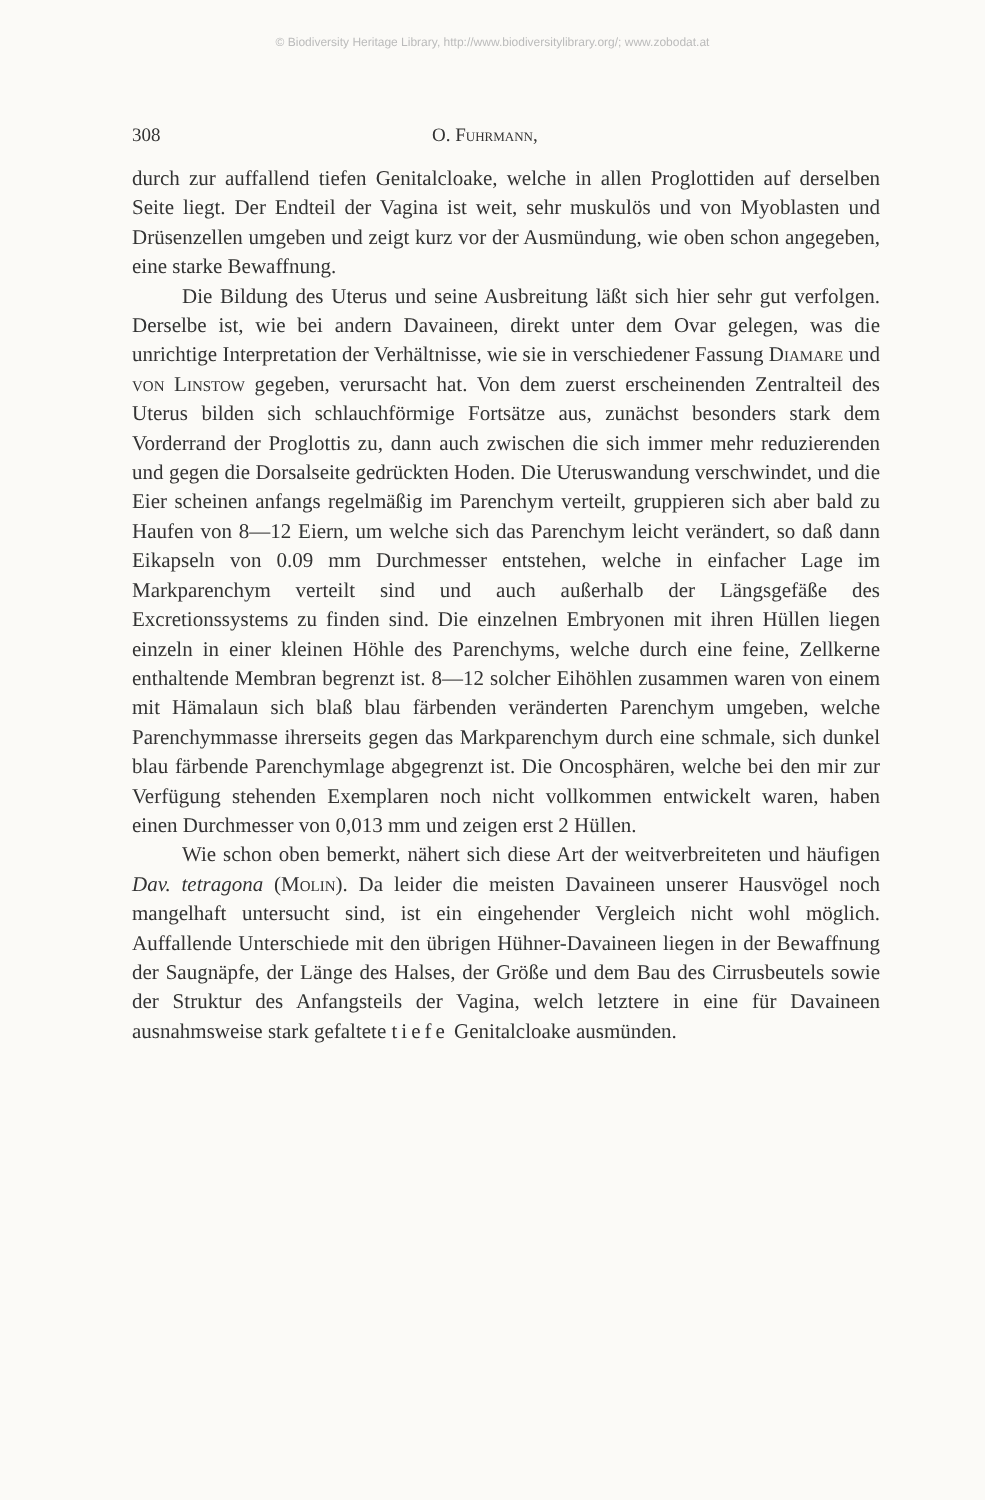© Biodiversity Heritage Library, http://www.biodiversitylibrary.org/; www.zobodat.at
308 O. Fuhrmann,
durch zur auffallend tiefen Genitalcloake, welche in allen Proglottiden auf derselben Seite liegt. Der Endteil der Vagina ist weit, sehr muskulös und von Myoblasten und Drüsenzellen umgeben und zeigt kurz vor der Ausmündung, wie oben schon angegeben, eine starke Bewaffnung.
Die Bildung des Uterus und seine Ausbreitung läßt sich hier sehr gut verfolgen. Derselbe ist, wie bei andern Davaineen, direkt unter dem Ovar gelegen, was die unrichtige Interpretation der Verhältnisse, wie sie in verschiedener Fassung Diamare und von Linstow gegeben, verursacht hat. Von dem zuerst erscheinenden Zentralteil des Uterus bilden sich schlauchförmige Fortsätze aus, zunächst besonders stark dem Vorderrand der Proglottis zu, dann auch zwischen die sich immer mehr reduzierenden und gegen die Dorsalseite gedrückten Hoden. Die Uteruswandung verschwindet, und die Eier scheinen anfangs regelmäßig im Parenchym verteilt, gruppieren sich aber bald zu Haufen von 8—12 Eiern, um welche sich das Parenchym leicht verändert, so daß dann Eikapseln von 0.09 mm Durchmesser entstehen, welche in einfacher Lage im Markparenchym verteilt sind und auch außerhalb der Längsgefäße des Excretionssystems zu finden sind. Die einzelnen Embryonen mit ihren Hüllen liegen einzeln in einer kleinen Höhle des Parenchyms, welche durch eine feine, Zellkerne enthaltende Membran begrenzt ist. 8—12 solcher Eihöhlen zusammen waren von einem mit Hämalaun sich blaß blau färbenden veränderten Parenchym umgeben, welche Parenchymmasse ihrerseits gegen das Markparenchym durch eine schmale, sich dunkel blau färbende Parenchymlage abgegrenzt ist. Die Oncosphären, welche bei den mir zur Verfügung stehenden Exemplaren noch nicht vollkommen entwickelt waren, haben einen Durchmesser von 0,013 mm und zeigen erst 2 Hüllen.
Wie schon oben bemerkt, nähert sich diese Art der weitverbreiteten und häufigen Dav. tetragona (Molin). Da leider die meisten Davaineen unserer Hausvögel noch mangelhaft untersucht sind, ist ein eingehender Vergleich nicht wohl möglich. Auffallende Unterschiede mit den übrigen Hühner-Davaineen liegen in der Bewaffnung der Saugnäpfe, der Länge des Halses, der Größe und dem Bau des Cirrusbeutels sowie der Struktur des Anfangsteils der Vagina, welch letztere in eine für Davaineen ausnahmsweise stark gefaltete tiefe Genitalcloake ausmünden.